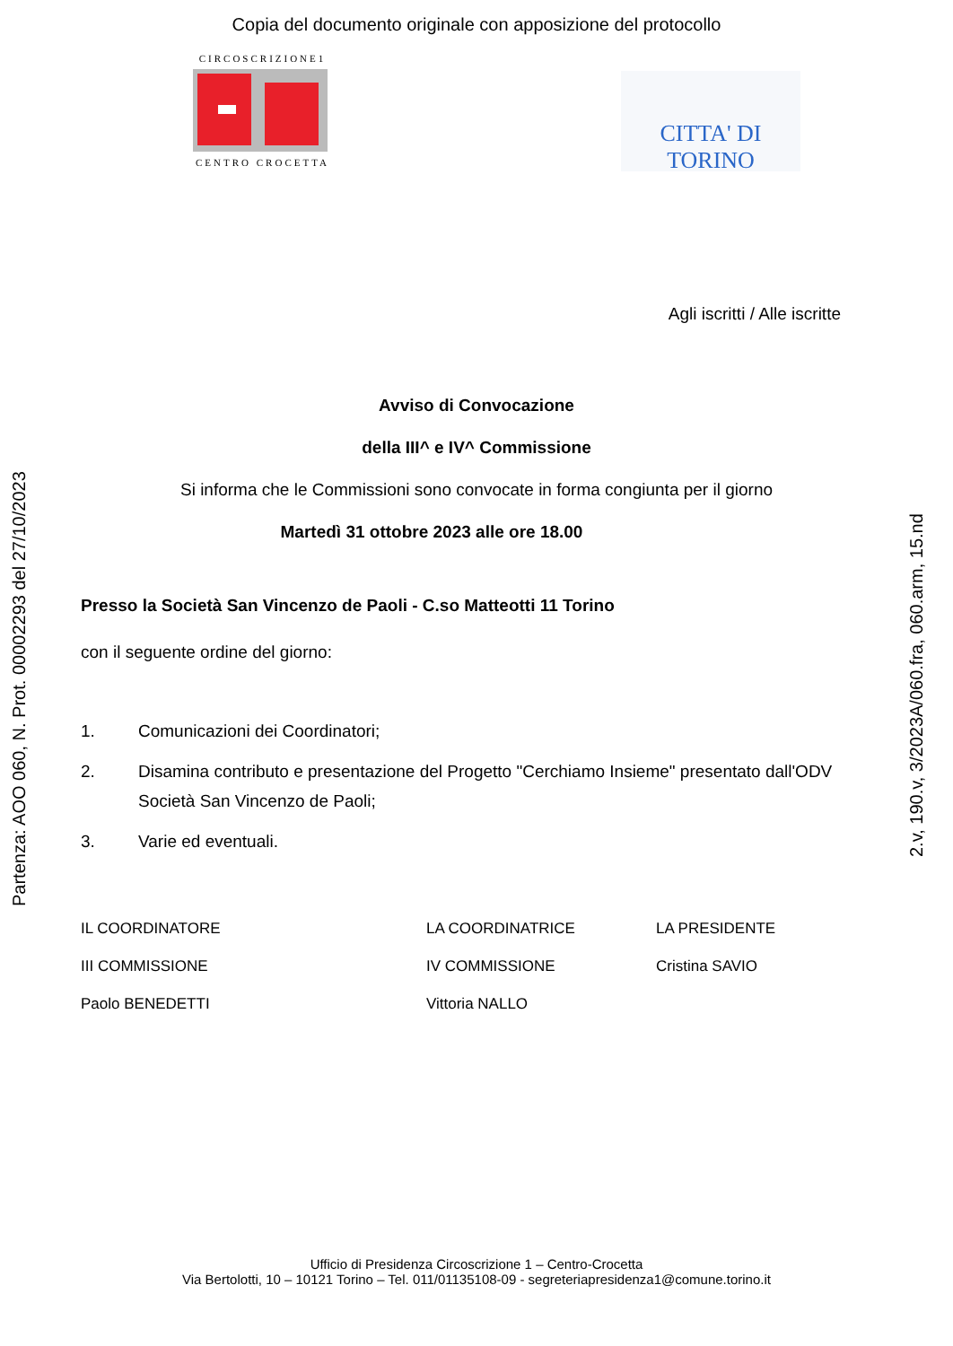Copia del documento originale con apposizione del protocollo
CIRCOSCRIZIONE1
CENTRO CROCETTA
CITTA' DI TORINO
Agli iscritti / Alle iscritte
Avviso di Convocazione
della III^ e IV^ Commissione
Si informa che le Commissioni sono convocate in forma congiunta per il giorno
Martedì 31 ottobre 2023 alle ore 18.00
Presso la Società San Vincenzo de Paoli - C.so Matteotti 11 Torino
con il seguente ordine del giorno:
1. Comunicazioni dei Coordinatori;
2. Disamina contributo e presentazione del Progetto "Cerchiamo Insieme" presentato dall'ODV Società San Vincenzo de Paoli;
3. Varie ed eventuali.
IL COORDINATORE
III COMMISSIONE
Paolo BENEDETTI
LA COORDINATRICE
IV COMMISSIONE
Vittoria NALLO
LA PRESIDENTE
Cristina SAVIO
Partenza: AOO 060, N. Prot. 00002293 del 27/10/2023
2.v, 190.v, 3/2023A/060.fra, 060.arm, 15.nd
Ufficio di Presidenza Circoscrizione 1 – Centro-Crocetta
Via Bertolotti, 10 – 10121 Torino – Tel. 011/01135108-09 - segreteriapresidenza1@comune.torino.it